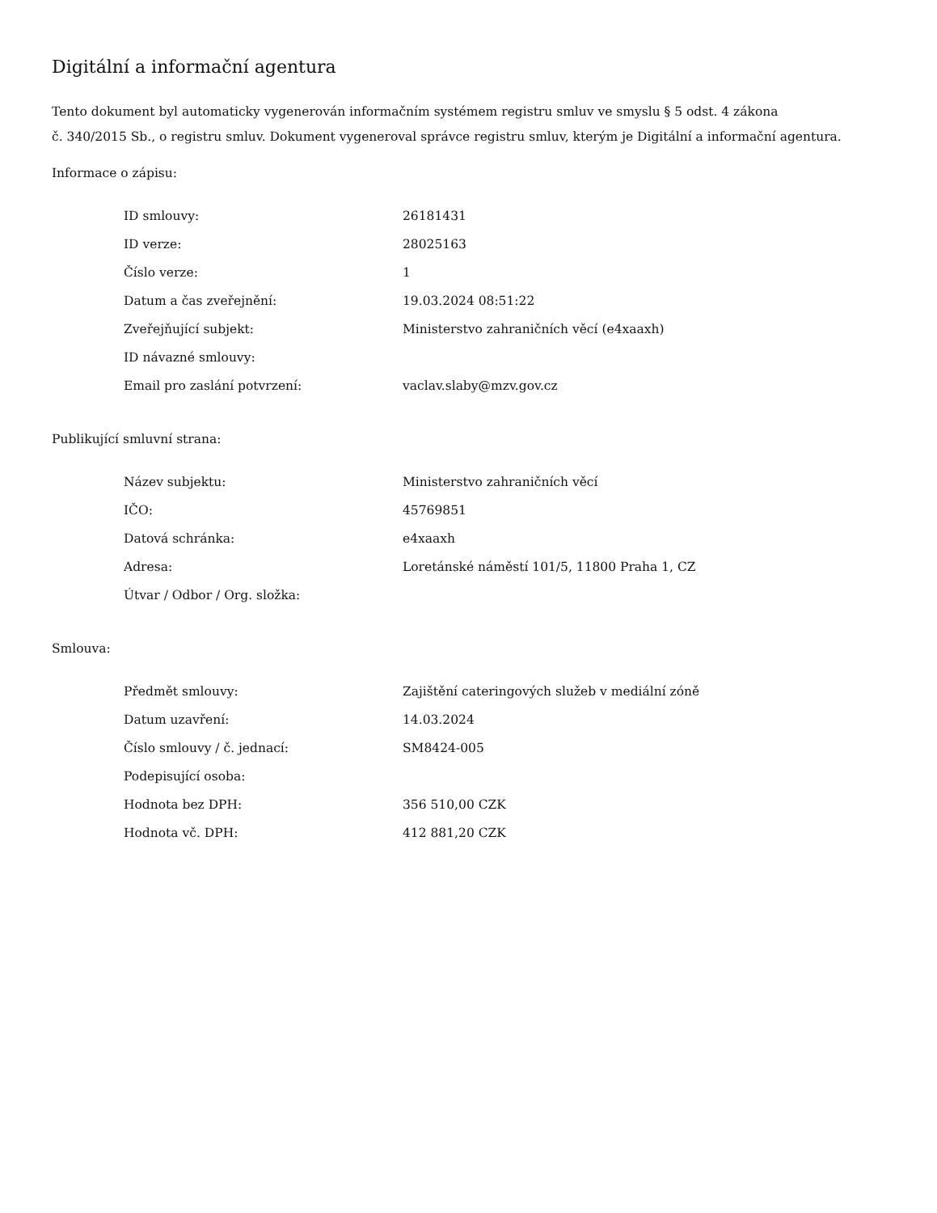Digitální a informační agentura
Tento dokument byl automaticky vygenerován informačním systémem registru smluv ve smyslu § 5 odst. 4 zákona
č. 340/2015 Sb., o registru smluv. Dokument vygeneroval správce registru smluv, kterým je Digitální a informační agentura.
Informace o zápisu:
| ID smlouvy: | 26181431 |
| ID verze: | 28025163 |
| Číslo verze: | 1 |
| Datum a čas zveřejnění: | 19.03.2024 08:51:22 |
| Zveřejňující subjekt: | Ministerstvo zahraničních věcí (e4xaaxh) |
| ID návazné smlouvy: | |
| Email pro zaslání potvrzení: | vaclav.slaby@mzv.gov.cz |
Publikující smluvní strana:
| Název subjektu: | Ministerstvo zahraničních věcí |
| IČO: | 45769851 |
| Datová schránka: | e4xaaxh |
| Adresa: | Loretánské náměstí 101/5, 11800 Praha 1, CZ |
| Útvar / Odbor / Org. složka: | |
Smlouva:
| Předmět smlouvy: | Zajištění cateringových služeb v mediální zóně |
| Datum uzavření: | 14.03.2024 |
| Číslo smlouvy / č. jednací: | SM8424-005 |
| Podepisující osoba: | |
| Hodnota bez DPH: | 356 510,00 CZK |
| Hodnota vč. DPH: | 412 881,20 CZK |